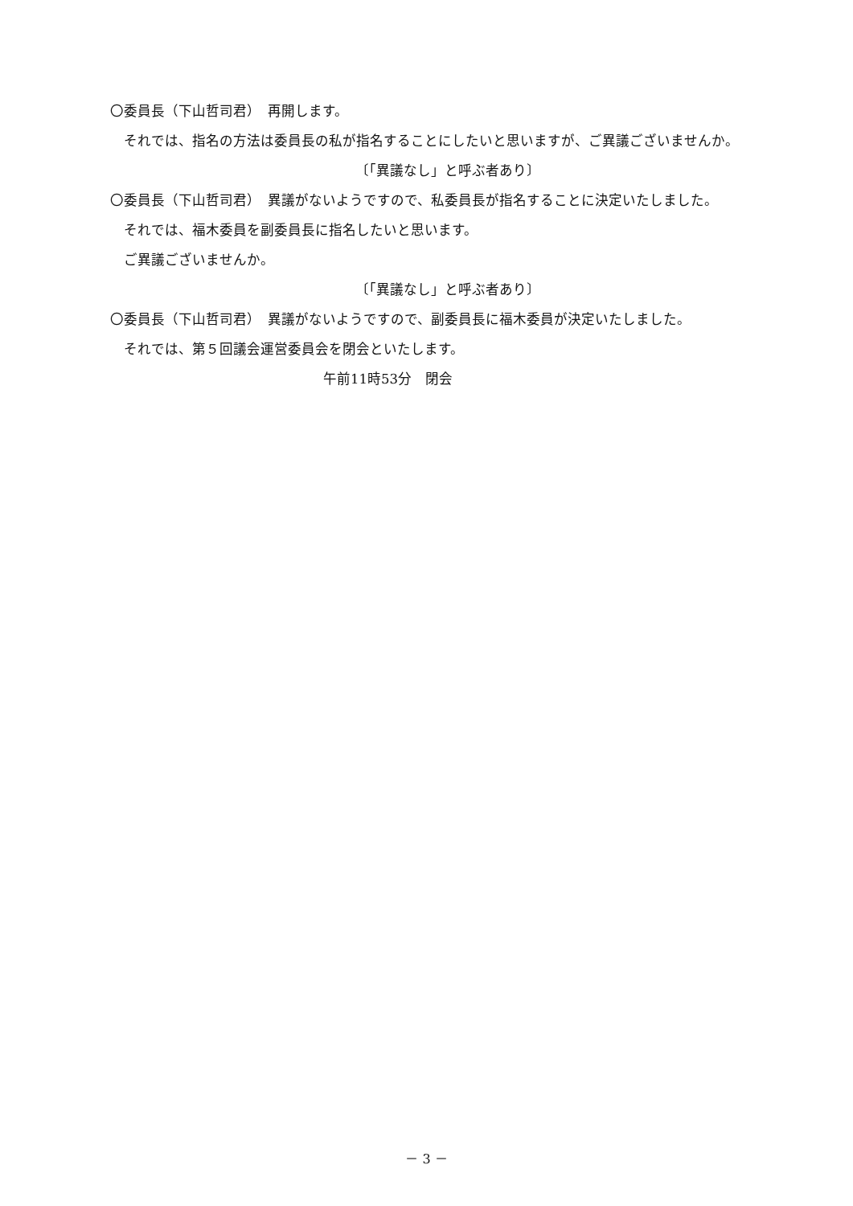〇委員長（下山哲司君）　再開します。
それでは、指名の方法は委員長の私が指名することにしたいと思いますが、ご異議ございませんか。
〔「異議なし」と呼ぶ者あり〕
〇委員長（下山哲司君）　異議がないようですので、私委員長が指名することに決定いたしました。
それでは、福木委員を副委員長に指名したいと思います。
ご異議ございませんか。
〔「異議なし」と呼ぶ者あり〕
〇委員長（下山哲司君）　異議がないようですので、副委員長に福木委員が決定いたしました。
それでは、第５回議会運営委員会を閉会といたします。
午前11時53分　閉会
－ 3 －